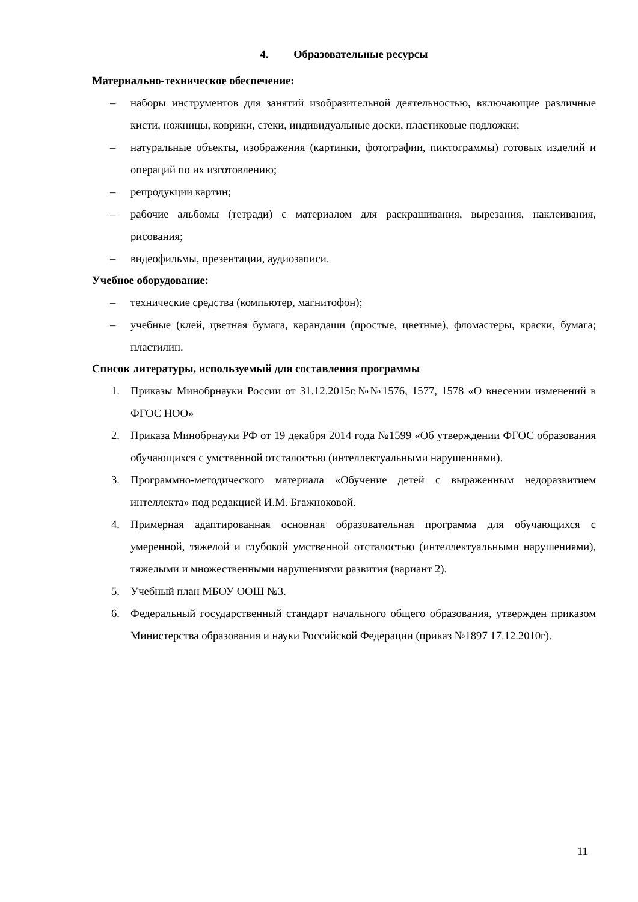4. Образовательные ресурсы
Материально-техническое обеспечение:
– наборы инструментов для занятий изобразительной деятельностью, включающие различные кисти, ножницы, коврики, стеки, индивидуальные доски, пластиковые подложки;
– натуральные объекты, изображения (картинки, фотографии, пиктограммы) готовых изделий и операций по их изготовлению;
– репродукции картин;
– рабочие альбомы (тетради) с материалом для раскрашивания, вырезания, наклеивания, рисования;
– видеофильмы, презентации, аудиозаписи.
Учебное оборудование:
– технические средства (компьютер, магнитофон);
– учебные (клей, цветная бумага, карандаши (простые, цветные), фломастеры, краски, бумага; пластилин.
Список литературы, используемый для составления программы
1. Приказы Минобрнауки России от 31.12.2015г.№№1576, 1577, 1578 «О внесении изменений в ФГОС НОО»
2. Приказа Минобрнауки РФ от 19 декабря 2014 года №1599 «Об утверждении ФГОС образования обучающихся с умственной отсталостью (интеллектуальными нарушениями).
3. Программно-методического материала «Обучение детей с выраженным недоразвитием интеллекта» под редакцией И.М. Бгажноковой.
4. Примерная адаптированная основная образовательная программа для обучающихся с умеренной, тяжелой и глубокой умственной отсталостью (интеллектуальными нарушениями), тяжелыми и множественными нарушениями развития (вариант 2).
5. Учебный план МБОУ ООШ №3.
6. Федеральный государственный стандарт начального общего образования, утвержден приказом Министерства образования и науки Российской Федерации (приказ №1897 17.12.2010г).
11